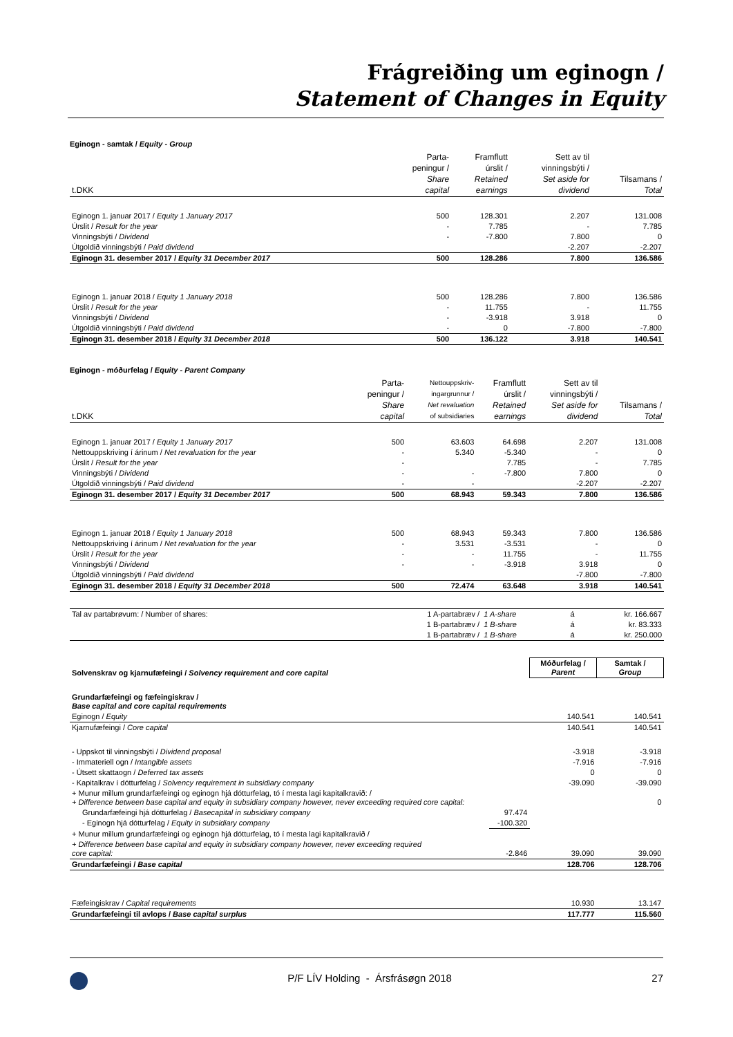Frágreiðing um eginogn /
Statement of Changes in Equity
Eginogn - samtak / Equity - Group
| t.DKK | Parta- peningur / Share capital | Framflutt úrslit / Retained earnings | Sett av til vinningsbýti / Set aside for dividend | Tilsamans / Total |
| Eginogn 1. januar 2017 / Equity 1 January 2017 | 500 | 128.301 | 2.207 | 131.008 |
| Úrslit / Result for the year | - | 7.785 | - | 7.785 |
| Vinningsbýti / Dividend | - | -7.800 | 7.800 | 0 |
| Útgoldið vinningsbýti / Paid dividend | | | -2.207 | -2.207 |
| Eginogn 31. desember 2017 / Equity 31 December 2017 | 500 | 128.286 | 7.800 | 136.586 |
| Eginogn 1. januar 2018 / Equity 1 January 2018 | 500 | 128.286 | 7.800 | 136.586 |
| Úrslit / Result for the year | - | 11.755 | - | 11.755 |
| Vinningsbýti / Dividend | - | -3.918 | 3.918 | 0 |
| Útgoldið vinningsbýti / Paid dividend | - | 0 | -7.800 | -7.800 |
| Eginogn 31. desember 2018 / Equity 31 December 2018 | 500 | 136.122 | 3.918 | 140.541 |
Eginogn - móðurfelag / Equity - Parent Company
| t.DKK | Parta- peningur / Share capital | Nettouppskriv- ingargrunnur / Net revaluation of subsidiaries | Framflutt úrslit / Retained earnings | Sett av til vinningsbýti / Set aside for dividend | Tilsamans / Total |
| Eginogn 1. januar 2017 / Equity 1 January 2017 | 500 | 63.603 | 64.698 | 2.207 | 131.008 |
| Nettouppskriving í árinum / Net revaluation for the year | - | 5.340 | -5.340 | - | 0 |
| Úrslit / Result for the year | - | | 7.785 | - | 7.785 |
| Vinningsbýti / Dividend | - | - | -7.800 | 7.800 | 0 |
| Útgoldið vinningsbýti / Paid dividend | - | - | | -2.207 | -2.207 |
| Eginogn 31. desember 2017 / Equity 31 December 2017 | 500 | 68.943 | 59.343 | 7.800 | 136.586 |
| Eginogn 1. januar 2018 / Equity 1 January 2018 | 500 | 68.943 | 59.343 | 7.800 | 136.586 |
| Nettouppskriving í árinum / Net revaluation for the year | - | 3.531 | -3.531 | - | 0 |
| Úrslit / Result for the year | - | - | 11.755 | - | 11.755 |
| Vinningsbýti / Dividend | - | - | -3.918 | 3.918 | 0 |
| Útgoldið vinningsbýti / Paid dividend | | | | -7.800 | -7.800 |
| Eginogn 31. desember 2018 / Equity 31 December 2018 | 500 | 72.474 | 63.648 | 3.918 | 140.541 |
| Tal av partabrøvum: / Number of shares: | 1 A-partabræv / | 1 A-share | á | kr. 166.667 |
| | 1 B-partabræv / | 1 B-share | á | kr. 83.333 |
| | 1 B-partabræv / | 1 B-share | á | kr. 250.000 |
| Solvenskrav og kjarnufæfeingi / Solvency requirement and core capital | | Móðurfelag / Parent | Samtak / Group |
| Grundarfæfeingi og fæfeingiskrav / Base capital and core capital requirements | | | |
| Eginogn / Equity | | 140.541 | 140.541 |
| Kjarnufæfeingi / Core capital | | 140.541 | 140.541 |
| - Uppskot til vinningsbýti / Dividend proposal | | -3.918 | -3.918 |
| - Immateriell ogn / Intangible assets | | -7.916 | -7.916 |
| - Útsett skattaogn / Deferred tax assets | | 0 | 0 |
| - Kapitalkrav í dótturfelag / Solvency requirement in subsidiary company | | -39.090 | -39.090 |
| + Munur millum grundarfæfeingi og eginogn hjá dótturfelag, tó í mesta lagi kapitalkravið: / + Difference between base capital and equity in subsidiary company however, never exceeding required core capital: | | | 0 |
| Grundarfæfeingi hjá dótturfelag / Basecapital in subsidiary company | 97.474 | | |
| - Eginogn hjá dótturfelag / Equity in subsidiary company | -100.320 | | |
| + Munur millum grundarfæfeingi og eginogn hjá dótturfelag, tó í mesta lagi kapitalkravið / | | | |
| + Difference between base capital and equity in subsidiary company however, never exceeding required core capital: | -2.846 | 39.090 | 39.090 |
| Grundarfæfeingi / Base capital | | 128.706 | 128.706 |
| Fæfeingiskrav / Capital requirements | | 10.930 | 13.147 |
| Grundarfæfeingi til avlops / Base capital surplus | | 117.777 | 115.560 |
P/F LÍV Holding - Ársfrásøgn 2018 27